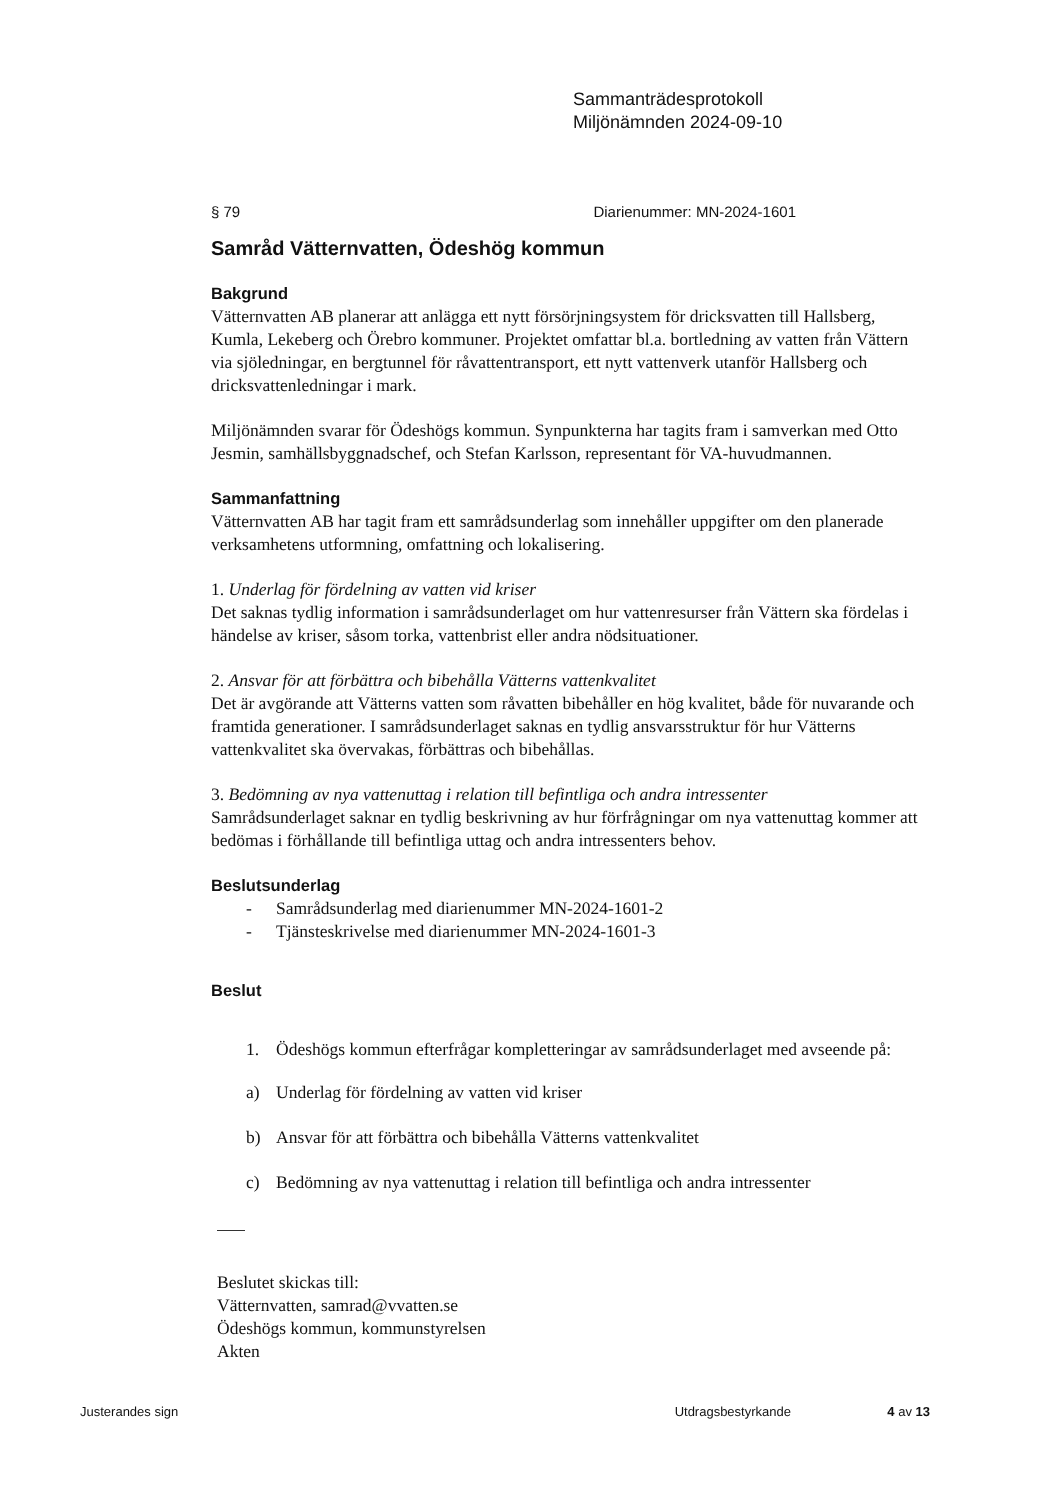Sammanträdesprotokoll
Miljönämnden 2024-09-10
§ 79 Diarienummer: MN-2024-1601
Samråd Vätternvatten, Ödeshög kommun
Bakgrund
Vätternvatten AB planerar att anlägga ett nytt försörjningsystem för dricksvatten till Hallsberg, Kumla, Lekeberg och Örebro kommuner. Projektet omfattar bl.a. bortledning av vatten från Vättern via sjöledningar, en bergtunnel för råvattentransport, ett nytt vattenverk utanför Hallsberg och dricksvattenledningar i mark.
Miljönämnden svarar för Ödeshögs kommun. Synpunkterna har tagits fram i samverkan med Otto Jesmin, samhällsbyggnadschef, och Stefan Karlsson, representant för VA-huvudmannen.
Sammanfattning
Vätternvatten AB har tagit fram ett samrådsunderlag som innehåller uppgifter om den planerade verksamhetens utformning, omfattning och lokalisering.
1. Underlag för fördelning av vatten vid kriser
Det saknas tydlig information i samrådsunderlaget om hur vattenresurser från Vättern ska fördelas i händelse av kriser, såsom torka, vattenbrist eller andra nödsituationer.
2. Ansvar för att förbättra och bibehålla Vätterns vattenkvalitet
Det är avgörande att Vätterns vatten som råvatten bibehåller en hög kvalitet, både för nuvarande och framtida generationer. I samrådsunderlaget saknas en tydlig ansvarsstruktur för hur Vätterns vattenkvalitet ska övervakas, förbättras och bibehållas.
3. Bedömning av nya vattenuttag i relation till befintliga och andra intressenter
Samrådsunderlaget saknar en tydlig beskrivning av hur förfrågningar om nya vattenuttag kommer att bedömas i förhållande till befintliga uttag och andra intressenters behov.
Beslutsunderlag
- Samrådsunderlag med diarienummer MN-2024-1601-2
- Tjänsteskrivelse med diarienummer MN-2024-1601-3
Beslut
1. Ödeshögs kommun efterfrågar kompletteringar av samrådsunderlaget med avseende på:
a) Underlag för fördelning av vatten vid kriser
b) Ansvar för att förbättra och bibehålla Vätterns vattenkvalitet
c) Bedömning av nya vattenuttag i relation till befintliga och andra intressenter
Beslutet skickas till:
Vätternvatten, samrad@vvatten.se
Ödeshögs kommun, kommunstyrelsen
Akten
Justerandes sign Utdragsbestyrkande 4 av 13